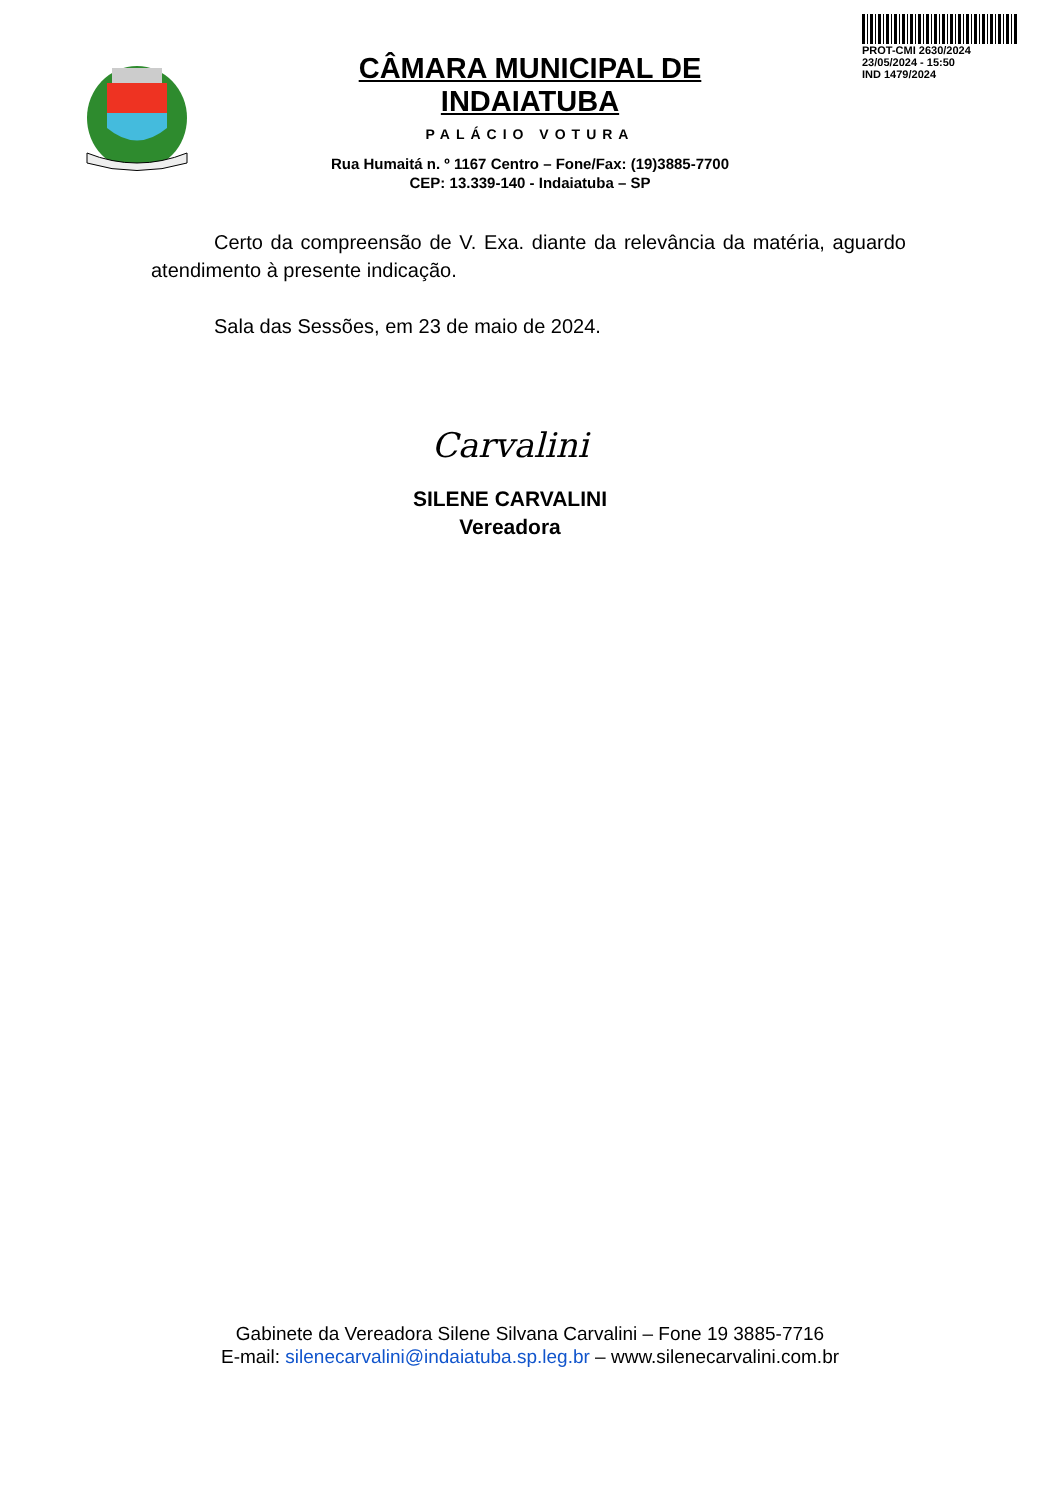PROT-CMI 2630/2024
23/05/2024 - 15:50
IND 1479/2024
CÂMARA MUNICIPAL DE INDAIATUBA
PALÁCIO VOTURA
Rua Humaitá n. º 1167 Centro – Fone/Fax: (19)3885-7700
CEP: 13.339-140 - Indaiatuba – SP
Certo da compreensão de V. Exa. diante da relevância da matéria, aguardo atendimento à presente indicação.
Sala das Sessões, em 23 de maio de 2024.
Carvalini
SILENE CARVALINI
Vereadora
Gabinete da Vereadora Silene Silvana Carvalini – Fone 19 3885-7716
E-mail: silenecarvalini@indaiatuba.sp.leg.br – www.silenecarvalini.com.br